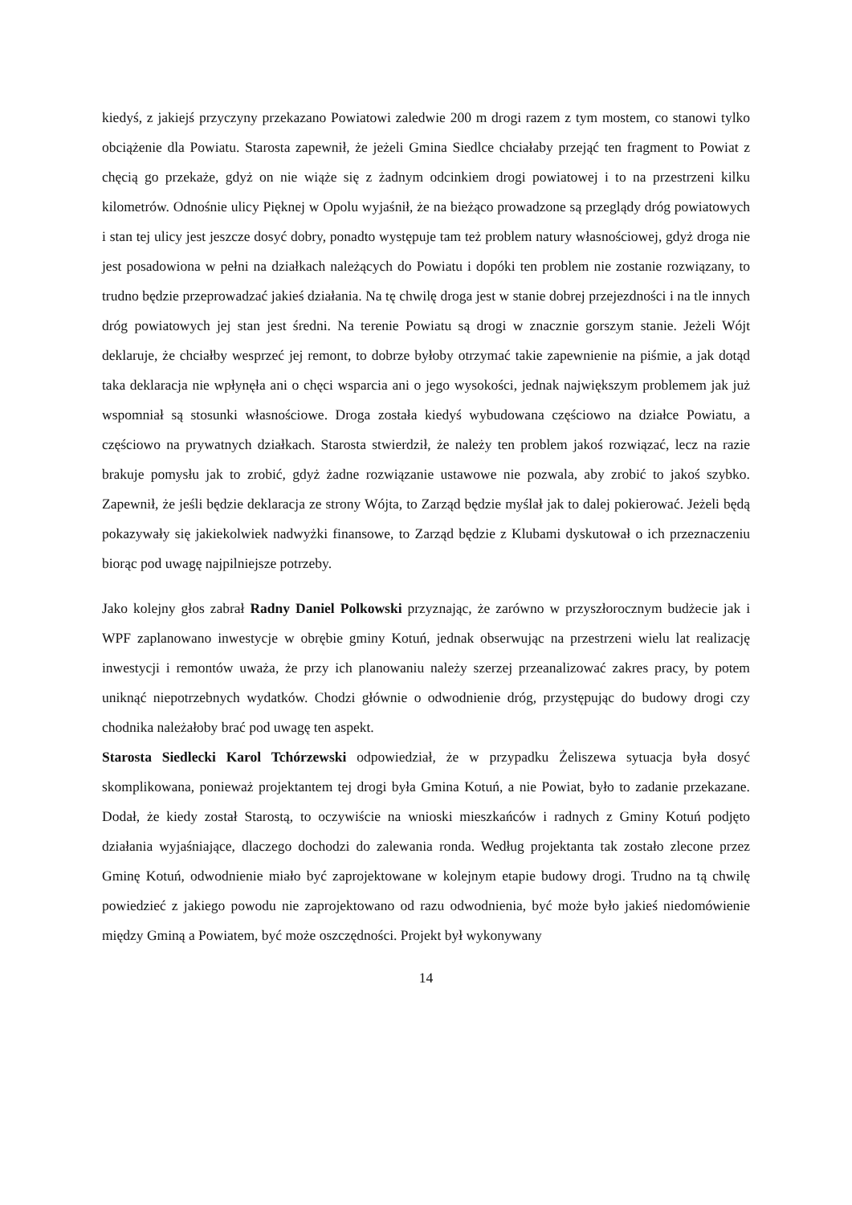kiedyś, z jakiejś przyczyny przekazano Powiatowi zaledwie 200 m drogi razem z tym mostem, co stanowi tylko obciążenie dla Powiatu. Starosta zapewnił, że jeżeli Gmina Siedlce chciałaby przejąć ten fragment to Powiat z chęcią go przekaże, gdyż on nie wiąże się z żadnym odcinkiem drogi powiatowej i to na przestrzeni kilku kilometrów. Odnośnie ulicy Pięknej w Opolu wyjaśnił, że na bieżąco prowadzone są przeglądy dróg powiatowych i stan tej ulicy jest jeszcze dosyć dobry, ponadto występuje tam też problem natury własnościowej, gdyż droga nie jest posadowiona w pełni na działkach należących do Powiatu i dopóki ten problem nie zostanie rozwiązany, to trudno będzie przeprowadzać jakieś działania. Na tę chwilę droga jest w stanie dobrej przejezdności i na tle innych dróg powiatowych jej stan jest średni. Na terenie Powiatu są drogi w znacznie gorszym stanie. Jeżeli Wójt deklaruje, że chciałby wesprzeć jej remont, to dobrze byłoby otrzymać takie zapewnienie na piśmie, a jak dotąd taka deklaracja nie wpłynęła ani o chęci wsparcia ani o jego wysokości, jednak największym problemem jak już wspomniał są stosunki własnościowe. Droga została kiedyś wybudowana częściowo na działce Powiatu, a częściowo na prywatnych działkach. Starosta stwierdził, że należy ten problem jakoś rozwiązać, lecz na razie brakuje pomysłu jak to zrobić, gdyż żadne rozwiązanie ustawowe nie pozwala, aby zrobić to jakoś szybko. Zapewnił, że jeśli będzie deklaracja ze strony Wójta, to Zarząd będzie myślał jak to dalej pokierować. Jeżeli będą pokazywały się jakiekolwiek nadwyżki finansowe, to Zarząd będzie z Klubami dyskutował o ich przeznaczeniu biorąc pod uwagę najpilniejsze potrzeby.
Jako kolejny głos zabrał Radny Daniel Polkowski przyznając, że zarówno w przyszłorocznym budżecie jak i WPF zaplanowano inwestycje w obrębie gminy Kotuń, jednak obserwując na przestrzeni wielu lat realizację inwestycji i remontów uważa, że przy ich planowaniu należy szerzej przeanalizować zakres pracy, by potem uniknąć niepotrzebnych wydatków. Chodzi głównie o odwodnienie dróg, przystępując do budowy drogi czy chodnika należałoby brać pod uwagę ten aspekt.
Starosta Siedlecki Karol Tchórzewski odpowiedział, że w przypadku Żeliszewa sytuacja była dosyć skomplikowana, ponieważ projektantem tej drogi była Gmina Kotuń, a nie Powiat, było to zadanie przekazane. Dodał, że kiedy został Starostą, to oczywiście na wnioski mieszkańców i radnych z Gminy Kotuń podjęto działania wyjaśniające, dlaczego dochodzi do zalewania ronda. Według projektanta tak zostało zlecone przez Gminę Kotuń, odwodnienie miało być zaprojektowane w kolejnym etapie budowy drogi. Trudno na tą chwilę powiedzieć z jakiego powodu nie zaprojektowano od razu odwodnienia, być może było jakieś niedomówienie między Gminą a Powiatem, być może oszczędności. Projekt był wykonywany
14